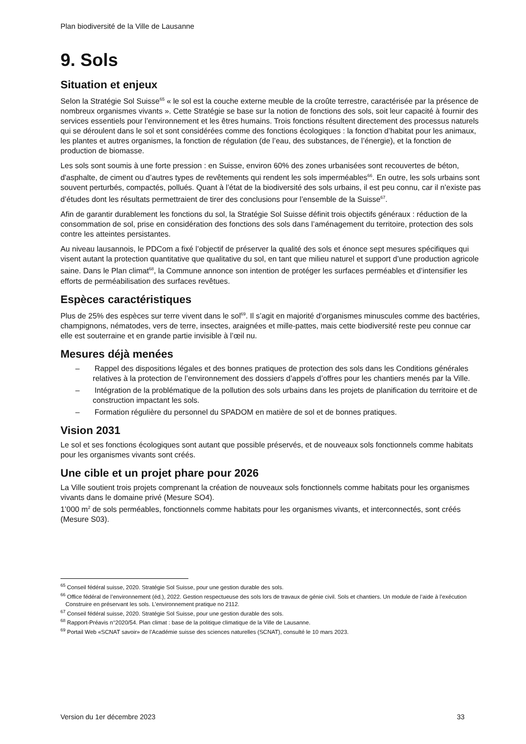Plan biodiversité de la Ville de Lausanne
9. Sols
Situation et enjeux
Selon la Stratégie Sol Suisse<sup>65</sup> « le sol est la couche externe meuble de la croûte terrestre, caractérisée par la présence de nombreux organismes vivants ». Cette Stratégie se base sur la notion de fonctions des sols, soit leur capacité à fournir des services essentiels pour l’environnement et les êtres humains. Trois fonctions résultent directement des processus naturels qui se déroulent dans le sol et sont considérées comme des fonctions écologiques : la fonction d’habitat pour les animaux, les plantes et autres organismes, la fonction de régulation (de l’eau, des substances, de l’énergie), et la fonction de production de biomasse.
Les sols sont soumis à une forte pression : en Suisse, environ 60% des zones urbanisées sont recouvertes de béton, d'asphalte, de ciment ou d’autres types de revêtements qui rendent les sols imperméables<sup>66</sup>. En outre, les sols urbains sont souvent perturbés, compactés, pollués. Quant à l’état de la biodiversité des sols urbains, il est peu connu, car il n’existe pas d’études dont les résultats permettraient de tirer des conclusions pour l’ensemble de la Suisse<sup>67</sup>.
Afin de garantir durablement les fonctions du sol, la Stratégie Sol Suisse définit trois objectifs généraux : réduction de la consommation de sol, prise en considération des fonctions des sols dans l’aménagement du territoire, protection des sols contre les atteintes persistantes.
Au niveau lausannois, le PDCom a fixé l’objectif de préserver la qualité des sols et énonce sept mesures spécifiques qui visent autant la protection quantitative que qualitative du sol, en tant que milieu naturel et support d’une production agricole saine. Dans le Plan climat<sup>68</sup>, la Commune annonce son intention de protéger les surfaces perméables et d’intensifier les efforts de perméabilisation des surfaces revêtues.
Espèces caractéristiques
Plus de 25% des espèces sur terre vivent dans le sol<sup>69</sup>. Il s’agit en majorité d’organismes minuscules comme des bactéries, champignons, nématodes, vers de terre, insectes, araignées et mille-pattes, mais cette biodiversité reste peu connue car elle est souterraine et en grande partie invisible à l’œil nu.
Mesures déjà menées
– Rappel des dispositions légales et des bonnes pratiques de protection des sols dans les Conditions générales relatives à la protection de l’environnement des dossiers d’appels d’offres pour les chantiers menés par la Ville.
– Intégration de la problématique de la pollution des sols urbains dans les projets de planification du territoire et de construction impactant les sols.
– Formation régulière du personnel du SPADOM en matière de sol et de bonnes pratiques.
Vision 2031
Le sol et ses fonctions écologiques sont autant que possible préservés, et de nouveaux sols fonctionnels comme habitats pour les organismes vivants sont créés.
Une cible et un projet phare pour 2026
La Ville soutient trois projets comprenant la création de nouveaux sols fonctionnels comme habitats pour les organismes vivants dans le domaine privé (Mesure SO4).
1’000 m<sup>2</sup> de sols perméables, fonctionnels comme habitats pour les organismes vivants, et interconnectés, sont créés (Mesure S03).
<sup>65</sup> Conseil fédéral suisse, 2020. Stratégie Sol Suisse, pour une gestion durable des sols.
<sup>66</sup> Office fédéral de l’environnement (éd.), 2022. Gestion respectueuse des sols lors de travaux de génie civil. Sols et chantiers. Un module de l’aide à l’exécution Construire en préservant les sols. L’environnement pratique no 2112.
<sup>67</sup> Conseil fédéral suisse, 2020. Stratégie Sol Suisse, pour une gestion durable des sols.
<sup>68</sup> Rapport-Préavis n°2020/54. Plan climat : base de la politique climatique de la Ville de Lausanne.
<sup>69</sup> Portail Web «SCNAT savoir» de l’Académie suisse des sciences naturelles (SCNAT), consulté le 10 mars 2023.
Version du 1er décembre 2023 33